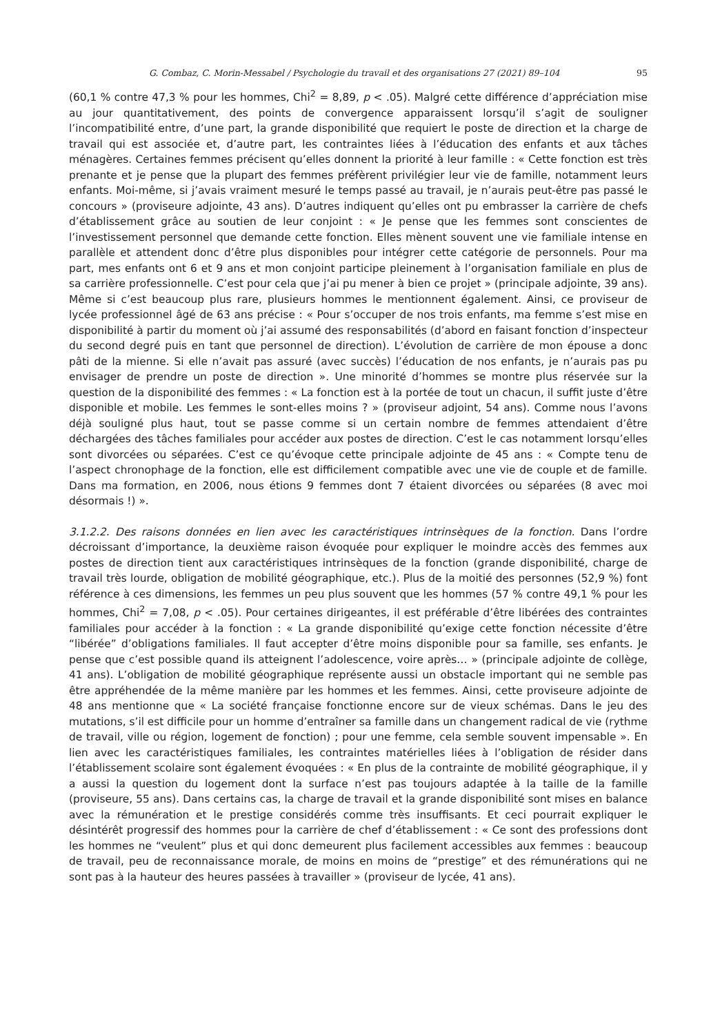G. Combaz, C. Morin-Messabel / Psychologie du travail et des organisations 27 (2021) 89–104 95
(60,1 % contre 47,3 % pour les hommes, Chi<sup>2</sup> = 8,89, p < .05). Malgré cette différence d’appréciation mise au jour quantitativement, des points de convergence apparaissent lorsqu’il s’agit de souligner l’incompatibilité entre, d’une part, la grande disponibilité que requiert le poste de direction et la charge de travail qui est associée et, d’autre part, les contraintes liées à l’éducation des enfants et aux tâches ménagères. Certaines femmes précisent qu’elles donnent la priorité à leur famille : « Cette fonction est très prenante et je pense que la plupart des femmes préfèrent privilégier leur vie de famille, notamment leurs enfants. Moi-même, si j’avais vraiment mesuré le temps passé au travail, je n’aurais peut-être pas passé le concours » (proviseure adjointe, 43 ans). D’autres indiquent qu’elles ont pu embrasser la carrière de chefs d’établissement grâce au soutien de leur conjoint : « Je pense que les femmes sont conscientes de l’investissement personnel que demande cette fonction. Elles mènent souvent une vie familiale intense en parallèle et attendent donc d’être plus disponibles pour intégrer cette catégorie de personnels. Pour ma part, mes enfants ont 6 et 9 ans et mon conjoint participe pleinement à l’organisation familiale en plus de sa carrière professionnelle. C’est pour cela que j’ai pu mener à bien ce projet » (principale adjointe, 39 ans). Même si c’est beaucoup plus rare, plusieurs hommes le mentionnent également. Ainsi, ce proviseur de lycée professionnel âgé de 63 ans précise : « Pour s’occuper de nos trois enfants, ma femme s’est mise en disponibilité à partir du moment où j’ai assumé des responsabilités (d’abord en faisant fonction d’inspecteur du second degré puis en tant que personnel de direction). L’évolution de carrière de mon épouse a donc pâti de la mienne. Si elle n’avait pas assuré (avec succès) l’éducation de nos enfants, je n’aurais pas pu envisager de prendre un poste de direction ». Une minorité d’hommes se montre plus réservée sur la question de la disponibilité des femmes : « La fonction est à la portée de tout un chacun, il suffit juste d’être disponible et mobile. Les femmes le sont-elles moins ? » (proviseur adjoint, 54 ans). Comme nous l’avons déjà souligné plus haut, tout se passe comme si un certain nombre de femmes attendaient d’être déchargées des tâches familiales pour accéder aux postes de direction. C’est le cas notamment lorsqu’elles sont divorcées ou séparées. C’est ce qu’évoque cette principale adjointe de 45 ans : « Compte tenu de l’aspect chronophage de la fonction, elle est difficilement compatible avec une vie de couple et de famille. Dans ma formation, en 2006, nous étions 9 femmes dont 7 étaient divorcées ou séparées (8 avec moi désormais !) ».
3.1.2.2. Des raisons données en lien avec les caractéristiques intrinsèques de la fonction. Dans l’ordre décroissant d’importance, la deuxième raison évoquée pour expliquer le moindre accès des femmes aux postes de direction tient aux caractéristiques intrinsèques de la fonction (grande disponibilité, charge de travail très lourde, obligation de mobilité géographique, etc.). Plus de la moitié des personnes (52,9 %) font référence à ces dimensions, les femmes un peu plus souvent que les hommes (57 % contre 49,1 % pour les hommes, Chi<sup>2</sup> = 7,08, p < .05). Pour certaines dirigeantes, il est préférable d’être libérées des contraintes familiales pour accéder à la fonction : « La grande disponibilité qu’exige cette fonction nécessite d’être “libérée” d’obligations familiales. Il faut accepter d’être moins disponible pour sa famille, ses enfants. Je pense que c’est possible quand ils atteignent l’adolescence, voire après… » (principale adjointe de collège, 41 ans). L’obligation de mobilité géographique représente aussi un obstacle important qui ne semble pas être appréhendée de la même manière par les hommes et les femmes. Ainsi, cette proviseure adjointe de 48 ans mentionne que « La société française fonctionne encore sur de vieux schémas. Dans le jeu des mutations, s’il est difficile pour un homme d’entraîner sa famille dans un changement radical de vie (rythme de travail, ville ou région, logement de fonction) ; pour une femme, cela semble souvent impensable ». En lien avec les caractéristiques familiales, les contraintes matérielles liées à l’obligation de résider dans l’établissement scolaire sont également évoquées : « En plus de la contrainte de mobilité géographique, il y a aussi la question du logement dont la surface n’est pas toujours adaptée à la taille de la famille (proviseure, 55 ans). Dans certains cas, la charge de travail et la grande disponibilité sont mises en balance avec la rémunération et le prestige considérés comme très insuffisants. Et ceci pourrait expliquer le désintérêt progressif des hommes pour la carrière de chef d’établissement : « Ce sont des professions dont les hommes ne “veulent” plus et qui donc demeurent plus facilement accessibles aux femmes : beaucoup de travail, peu de reconnaissance morale, de moins en moins de “prestige” et des rémunérations qui ne sont pas à la hauteur des heures passées à travailler » (proviseur de lycée, 41 ans).